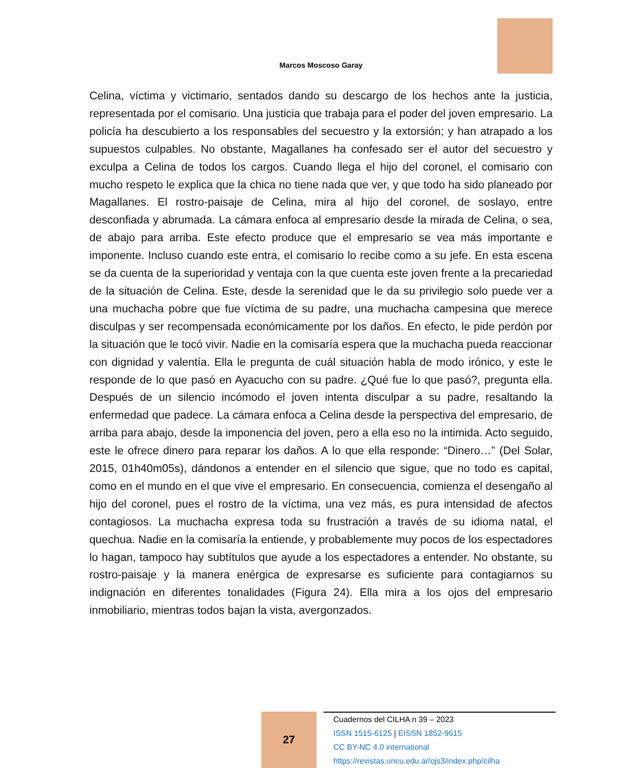Marcos Moscoso Garay
Celina, víctima y victimario, sentados dando su descargo de los hechos ante la justicia, representada por el comisario. Una justicia que trabaja para el poder del joven empresario. La policía ha descubierto a los responsables del secuestro y la extorsión; y han atrapado a los supuestos culpables. No obstante, Magallanes ha confesado ser el autor del secuestro y exculpa a Celina de todos los cargos. Cuando llega el hijo del coronel, el comisario con mucho respeto le explica que la chica no tiene nada que ver, y que todo ha sido planeado por Magallanes. El rostro-paisaje de Celina, mira al hijo del coronel, de soslayo, entre desconfiada y abrumada. La cámara enfoca al empresario desde la mirada de Celina, o sea, de abajo para arriba. Este efecto produce que el empresario se vea más importante e imponente. Incluso cuando este entra, el comisario lo recibe como a su jefe. En esta escena se da cuenta de la superioridad y ventaja con la que cuenta este joven frente a la precariedad de la situación de Celina. Este, desde la serenidad que le da su privilegio solo puede ver a una muchacha pobre que fue víctima de su padre, una muchacha campesina que merece disculpas y ser recompensada económicamente por los daños. En efecto, le pide perdón por la situación que le tocó vivir. Nadie en la comisaría espera que la muchacha pueda reaccionar con dignidad y valentía. Ella le pregunta de cuál situación habla de modo irónico, y este le responde de lo que pasó en Ayacucho con su padre. ¿Qué fue lo que pasó?, pregunta ella. Después de un silencio incómodo el joven intenta disculpar a su padre, resaltando la enfermedad que padece. La cámara enfoca a Celina desde la perspectiva del empresario, de arriba para abajo, desde la imponencia del joven, pero a ella eso no la intimida. Acto seguido, este le ofrece dinero para reparar los daños. A lo que ella responde: “Dinero…” (Del Solar, 2015, 01h40m05s), dándonos a entender en el silencio que sigue, que no todo es capital, como en el mundo en el que vive el empresario. En consecuencia, comienza el desengaño al hijo del coronel, pues el rostro de la víctima, una vez más, es pura intensidad de afectos contagiosos. La muchacha expresa toda su frustración a través de su idioma natal, el quechua. Nadie en la comisaría la entiende, y probablemente muy pocos de los espectadores lo hagan, tampoco hay subtítulos que ayude a los espectadores a entender. No obstante, su rostro-paisaje y la manera enérgica de expresarse es suficiente para contagiarnos su indignación en diferentes tonalidades (Figura 24). Ella mira a los ojos del empresario inmobiliario, mientras todos bajan la vista, avergonzados.
27
Cuadernos del CILHA n 39 – 2023
ISSN 1515-6125 | EISSN 1852-9615
CC BY-NC 4.0 international
https://revistas.uncu.edu.ar/ojs3/index.php/cilha